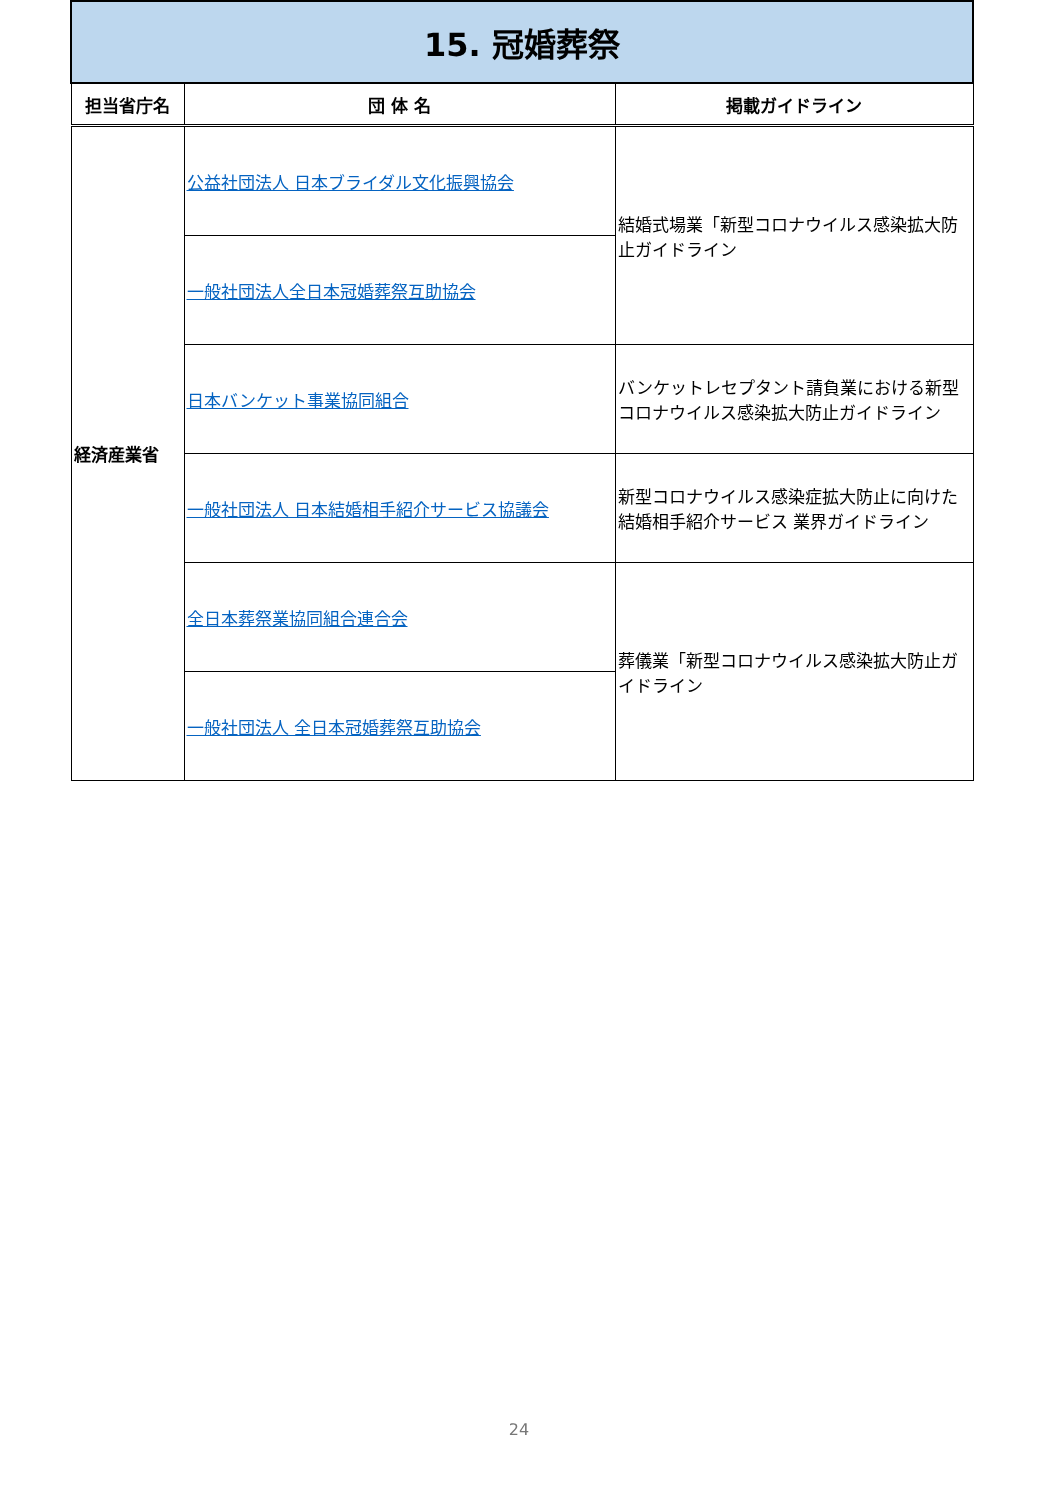| 15. 冠婚葬祭 | | |
| 担当省庁名 | 団 体 名 | 掲載ガイドライン |
| 経済産業省 | 公益社団法人 日本ブライダル文化振興協会 | 結婚式場業「新型コロナウイルス感染拡大防止ガイドライン |
| | 一般社団法人全日本冠婚葬祭互助協会 | |
| | 日本バンケット事業協同組合 | バンケットレセプタント請負業における新型コロナウイルス感染拡大防止ガイドライン |
| | 一般社団法人 日本結婚相手紹介サービス協議会 | 新型コロナウイルス感染症拡大防止に向けた結婚相手紹介サービス 業界ガイドライン |
| | 全日本葬祭業協同組合連合会 | 葬儀業「新型コロナウイルス感染拡大防止ガイドライン |
| | 一般社団法人 全日本冠婚葬祭互助協会 | |
24